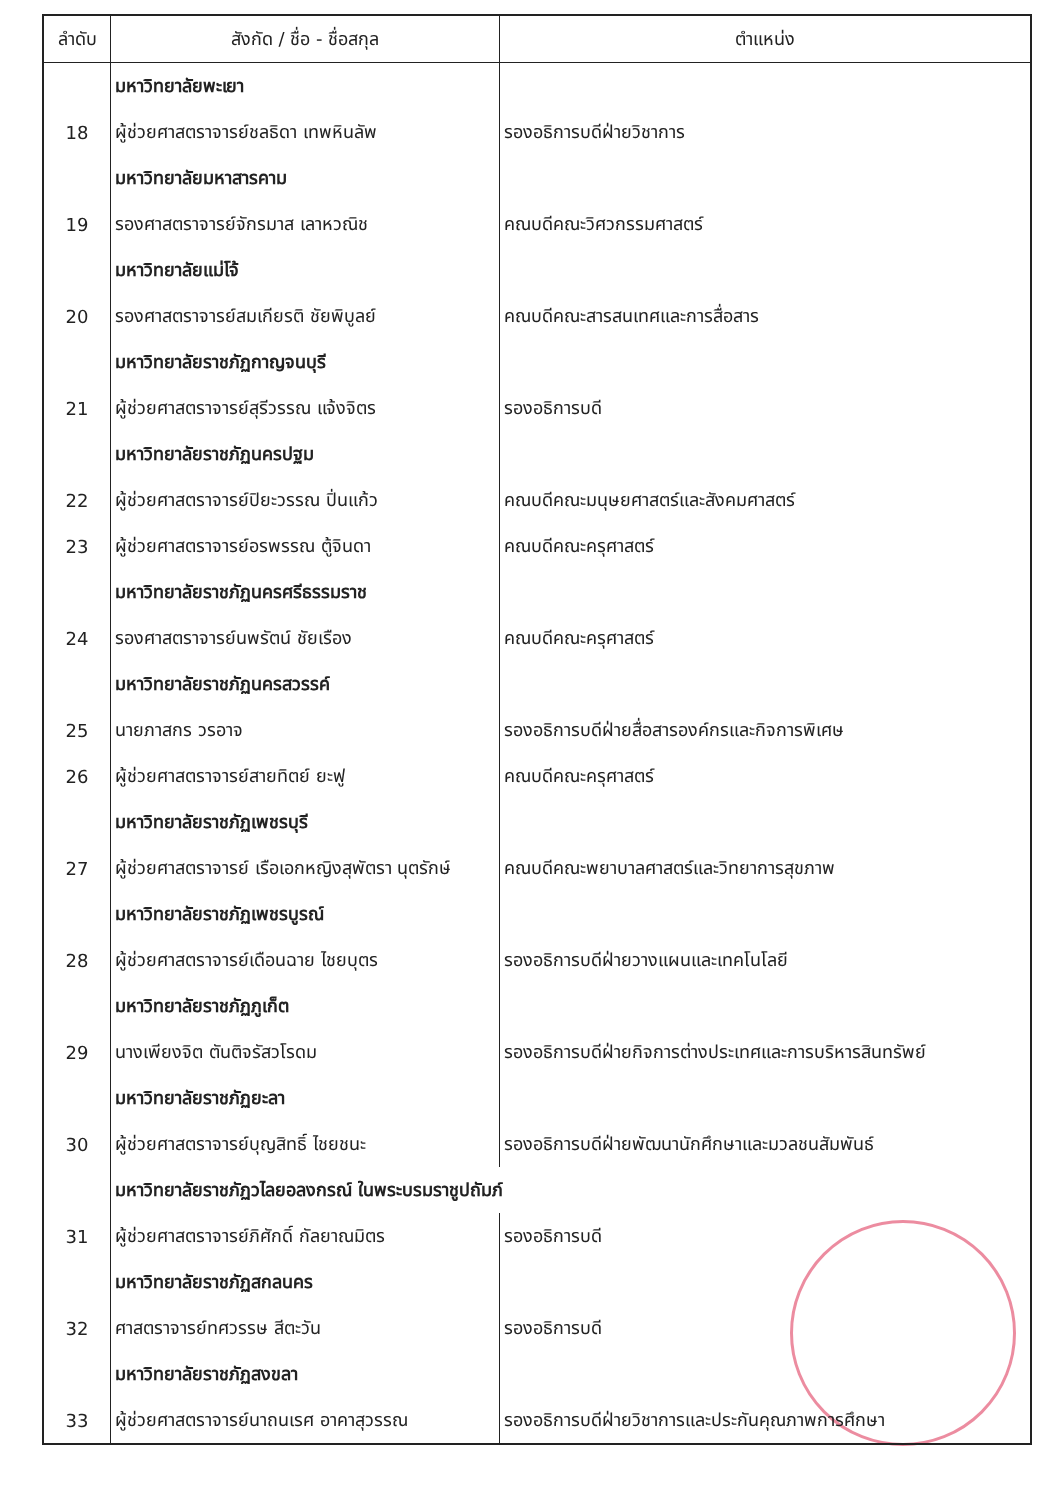| ลำดับ | สังกัด / ชื่อ - ชื่อสกุล | ตำแหน่ง |
| --- | --- | --- |
| | มหาวิทยาลัยพะเยา | |
| 18 | ผู้ช่วยศาสตราจารย์ชลธิดา เทพหินลัพ | รองอธิการบดีฝ่ายวิชาการ |
| | มหาวิทยาลัยมหาสารคาม | |
| 19 | รองศาสตราจารย์จักรมาส เลาหวณิช | คณบดีคณะวิศวกรรมศาสตร์ |
| | มหาวิทยาลัยแม่โจ้ | |
| 20 | รองศาสตราจารย์สมเกียรติ ชัยพิบูลย์ | คณบดีคณะสารสนเทศและการสื่อสาร |
| | มหาวิทยาลัยราชภัฏกาญจนบุรี | |
| 21 | ผู้ช่วยศาสตราจารย์สุรีวรรณ แจ้งจิตร | รองอธิการบดี |
| | มหาวิทยาลัยราชภัฏนครปฐม | |
| 22 | ผู้ช่วยศาสตราจารย์ปิยะวรรณ ปิ่นแก้ว | คณบดีคณะมนุษยศาสตร์และสังคมศาสตร์ |
| 23 | ผู้ช่วยศาสตราจารย์อรพรรณ ตู้จินดา | คณบดีคณะครุศาสตร์ |
| | มหาวิทยาลัยราชภัฏนครศรีธรรมราช | |
| 24 | รองศาสตราจารย์นพรัตน์ ชัยเรือง | คณบดีคณะครุศาสตร์ |
| | มหาวิทยาลัยราชภัฏนครสวรรค์ | |
| 25 | นายภาสกร วรอาจ | รองอธิการบดีฝ่ายสื่อสารองค์กรและกิจการพิเศษ |
| 26 | ผู้ช่วยศาสตราจารย์สายทิตย์ ยะฟู | คณบดีคณะครุศาสตร์ |
| | มหาวิทยาลัยราชภัฏเพชรบุรี | |
| 27 | ผู้ช่วยศาสตราจารย์ เรือเอกหญิงสุพัตรา นุตรักษ์ | คณบดีคณะพยาบาลศาสตร์และวิทยาการสุขภาพ |
| | มหาวิทยาลัยราชภัฏเพชรบูรณ์ | |
| 28 | ผู้ช่วยศาสตราจารย์เดือนฉาย ไชยบุตร | รองอธิการบดีฝ่ายวางแผนและเทคโนโลยี |
| | มหาวิทยาลัยราชภัฏภูเก็ต | |
| 29 | นางเพียงจิต ตันติจรัสวโรดม | รองอธิการบดีฝ่ายกิจการต่างประเทศและการบริหารสินทรัพย์ |
| | มหาวิทยาลัยราชภัฏยะลา | |
| 30 | ผู้ช่วยศาสตราจารย์บุญสิทธิ์ ไชยชนะ | รองอธิการบดีฝ่ายพัฒนานักศึกษาและมวลชนสัมพันธ์ |
| | มหาวิทยาลัยราชภัฏวไลยอลงกรณ์ ในพระบรมราชูปถัมภ์ | |
| 31 | ผู้ช่วยศาสตราจารย์ภิศักดิ์ กัลยาณมิตร | รองอธิการบดี |
| | มหาวิทยาลัยราชภัฏสกลนคร | |
| 32 | ศาสตราจารย์ทศวรรษ สีตะวัน | รองอธิการบดี |
| | มหาวิทยาลัยราชภัฏสงขลา | |
| 33 | ผู้ช่วยศาสตราจารย์นาถนเรศ อาคาสุวรรณ | รองอธิการบดีฝ่ายวิชาการและประกันคุณภาพการศึกษา |